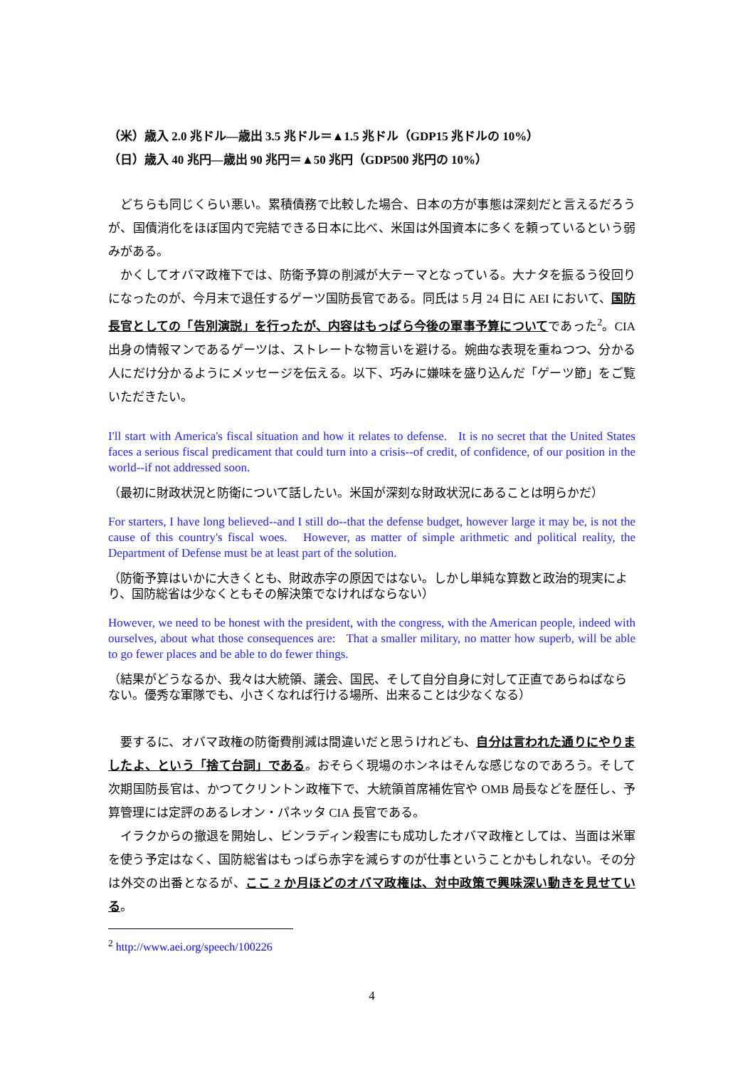（米）歳入 2.0 兆ドル―歳出 3.5 兆ドル＝▲1.5 兆ドル（GDP15 兆ドルの 10%）
（日）歳入 40 兆円―歳出 90 兆円＝▲50 兆円（GDP500 兆円の 10%）
どちらも同じくらい悪い。累積債務で比較した場合、日本の方が事態は深刻だと言えるだろうが、国債消化をほぼ国内で完結できる日本に比べ、米国は外国資本に多くを頼っているという弱みがある。
かくしてオバマ政権下では、防衛予算の削減が大テーマとなっている。大ナタを振るう役回りになったのが、今月末で退任するゲーツ国防長官である。同氏は 5 月 24 日に AEI において、国防長官としての「告別演説」を行ったが、内容はもっぱら今後の軍事予算についてであった<sup>2</sup>。CIA 出身の情報マンであるゲーツは、ストレートな物言いを避ける。婉曲な表現を重ねつつ、分かる人にだけ分かるようにメッセージを伝える。以下、巧みに嫌味を盛り込んだ「ゲーツ節」をご覧いただきたい。
I'll start with America's fiscal situation and how it relates to defense. It is no secret that the United States faces a serious fiscal predicament that could turn into a crisis--of credit, of confidence, of our position in the world--if not addressed soon.
（最初に財政状況と防衛について話したい。米国が深刻な財政状況にあることは明らかだ）
For starters, I have long believed--and I still do--that the defense budget, however large it may be, is not the cause of this country's fiscal woes. However, as matter of simple arithmetic and political reality, the Department of Defense must be at least part of the solution.
（防衛予算はいかに大きくとも、財政赤字の原因ではない。しかし単純な算数と政治的現実により、国防総省は少なくともその解決策でなければならない）
However, we need to be honest with the president, with the congress, with the American people, indeed with ourselves, about what those consequences are: That a smaller military, no matter how superb, will be able to go fewer places and be able to do fewer things.
（結果がどうなるか、我々は大統領、議会、国民、そして自分自身に対して正直であらねばならない。優秀な軍隊でも、小さくなれば行ける場所、出来ることは少なくなる）
要するに、オバマ政権の防衛費削減は間違いだと思うけれども、自分は言われた通りにやりましたよ、という「捨て台詞」である。おそらく現場のホンネはそんな感じなのであろう。そして次期国防長官は、かつてクリントン政権下で、大統領首席補佐官や OMB 局長などを歴任し、予算管理には定評のあるレオン・パネッタ CIA 長官である。
イラクからの撤退を開始し、ビンラディン殺害にも成功したオバマ政権としては、当面は米軍を使う予定はなく、国防総省はもっぱら赤字を減らすのが仕事ということかもしれない。その分は外交の出番となるが、ここ 2 か月ほどのオバマ政権は、対中政策で興味深い動きを見せている。
<sup>2</sup> http://www.aei.org/speech/100226
4